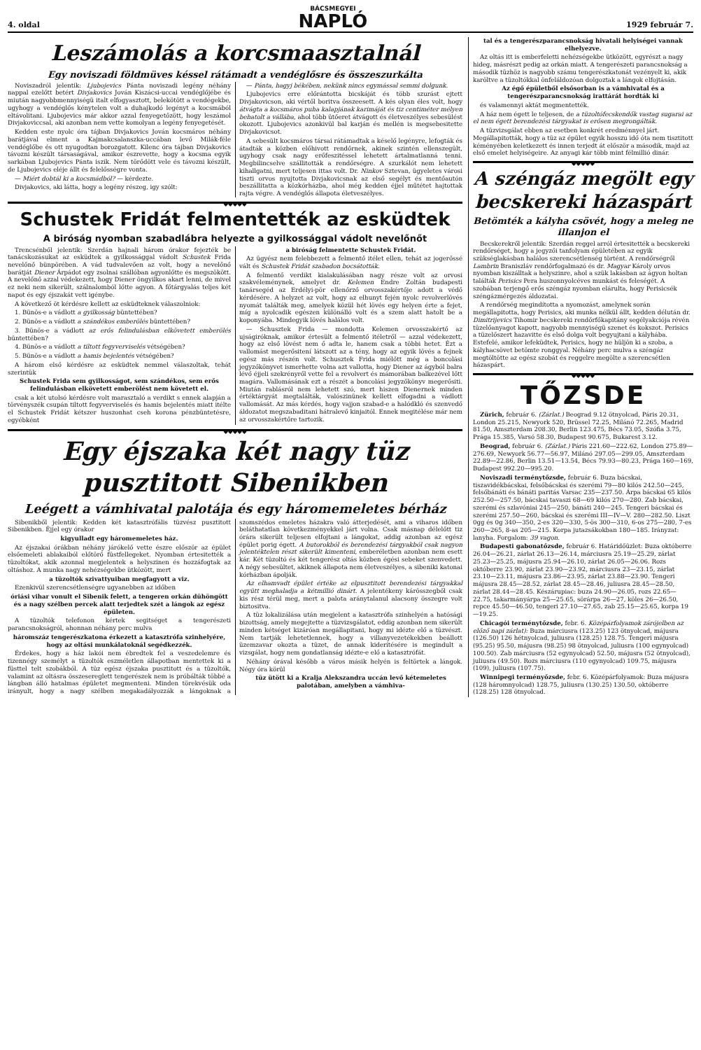4. oldal BÁCSMEGYEI
NAPLÓ 1929 február 7.
Leszámolás a korcsmaasztalnál
Egy noviszadi földmüves késsel rátámadt a vendéglősre és összeszurkálta
Noviszadról jelentik: Ljubojevics Pánta noviszadi legény néhány nappal ezelőtt betért Divjakovics Jován Kiszácsi-uccai vendéglőjébe és miután nagyobbmennyiségü italt elfogyasztott, belekötött a vendégekbe, ugyhogy a vendéglős kénytelen volt a duhajkodó legényt a kocsmából eltávolitani. Ljubojevics már akkor azzal fenyegetőzött, hogy leszámol Divjakoviccsal, aki azonban nem vette komolyan a legény fenyegetését.
Kedden este nyolc óra tájban Divjakovics Jován kocsmáros néhány barátjával elment a Kajmakcsalanszka-uccában levő Milák-féle vendéglőbe és ott nyugodtan borozgatott. Kilenc óra tájban Divjakovics távozni készült társaságával, amikor észrevette, hogy a kocsma egyik sarkában Ljubojevics Pánta iszik. Nem törődött vele és távozni készült, de Ljubojevics eléje állt és felelősségre vonta.
— Miért dobtál ki a kocsmádból? — kérdezte.
Divjakovics, aki látta, hogy a legény részeg, igy szólt:
— Pánta, hagyj békében, nekünk nincs egymással semmi dolgunk.
Ljubojevics erre előrántotta bicskáját és több szurást ejtett Divjakovicson, aki vértől boritva összeesett. A kés olyan éles volt, hogy átvágta a kocsmáros puha kalapjának karimáját és tiz centiméter mélyen behatolt a vállába, ahol több ütőeret átvágott és életveszélyes sebesülést okozott. Ljubojevics azonkivül bal karján és mellén is megsebesitette Divjakovicsot.
A sebesült kocsmáros társai rátámadtak a késelő legényre, lefogták és átadták a közben előhivott rendőrnek, akinek szintén ellenszegült, ugyhogy csak nagy erőfeszitéssel lehetett ártalmatlanná tenni. Megbilincselve szállitották a rendőrségre. A szurkálót nem lehetett kihallgatni, mert teljesen ittas volt. Dr. Ninkov Sztevan, ügyeletes városi tiszti orvos nyujtotta Divjakovicsnak az első segélyt és mentőautón beszállitatta a közkórházba, ahol még kedden éjjel műtétet hajtottak rajta végre. A vendéglős állapota életveszélyes.
◆◆◆◆◆
Schustek Fridát felmentették az esküdtek
A biróság nyomban szabadlábra helyezte a gyilkossággal vádolt nevelőnőt
Trencsénből jelentik: Szerdán hajnali három órakor fejezték be tanácskozásukat az esküdtek a gyilkossággal vádolt Schustek Frida nevelőnő bünpörében. A vád tudvalevően az volt, hogy a nevelőnő barátját Diener Árpádot egy zsolnai szállóban agyonlőtte és megszökött. A nevelőnő azzal védekezett, hogy Diener öngyilkos akart lenni, de mivel ez neki nem sikerült, szálnalomból lőtte agyon. A főtárgyalás teljes két napot és egy éjszakát vett igénybe.
A következő öt kérdésre kellett az esküdteknek válaszolniok:
1. Bünös-e a vádlott a gyilkosság büntettében?
2. Bünös-e a vádlott a szándékos emberölés büntettében?
3. Bünös-e a vádlott az erős felindulásban elkövetett emberölés büntettében?
4. Bünös-e a vádlott a tiltott fegyverviselés vétségében?
5. Bünös-e a vádlott a hamis bejelentés vétségében?
A három első kérdésre az esküdtek nemmel válaszoltak, tehát szerintük
Schustek Frida sem gyilkosságot, sem szándékos, sem erős felindulásban elkövetett emberölést nem követett el.
csak a két utolsó kérdésre volt marasztaló a verdikt s ennek alapján a törvényszék csupán tiltott fegyverviselés és hamis bejelentés miatt itélte el Schustek Fridát kétszer huszonhat cseh korona pénzbüntetésre, egyébként
a biróság felmentette Schustek Fridát.
Az ügyész nem felebbezett a felmentő itélet ellen, tehát az jogerőssé vált és Schustek Fridát szabadon bocsátották.
A felmentő verdikt kialakulásában nagy része volt az orvosi szakvéleménynek, amelyet dr. Kelemen Endre Zoltán budapesti tanársegéd az Erdélyi-pör ellenőrző orvosszakértője adott a védő kérdésére. A helyzet az volt, hogy az elhunyt fején nyolc revolverlövés nyomát találták meg, amelyek közül hét lövés egy helyen érte a fejet, míg a nyolcadik egészen különálló volt és a szem alatt hatolt be a koponyába. Mindegyik lövés halálos volt.
— Schusztek Frida — mondotta Kelemen orvosszakértő az ujságiróknak, amikor értesült a felmentő itéletről — azzal védekezett, hogy az első lövést nem ő adta le, hanem csak a többi hetet. Ézt a vallomást megerősitení látszott az a tény, hogy az egyik lövés a fejnek egész más részén volt. Schusztek Frida miélőtt még a boncolási jegyzőkönyvet ismerhette volna azt vallotta, hogy Diener az ágyból balra lévő éjjeli szekrényről vette fel a revolvert és mámorában balkezével lőtt magára. Vallomásának ezt a részét a boncolási jegyzőkönyv megerősiti. Miután rablásról nem lehetett szó, mert hiszen Dienernek minden értéktárgyát megtalálták, valószinünek kellett elfogadni a vádlott vallomását. Az más kérdés, hogy vajjon szabad-e a halódkló és szenvedő áldozatot megszabaditani hátralevő kinjaitól. Ennek megitélése már nem az orvosszakértőre tartozik.
◆◆◆◆◆
Egy éjszaka két nagy tüz pusztitott Sibenikben
Leégett a vámhivatal palotája és egy háromemeletes bérház
Sibenikből jelentik: Kedden két katasztrófális tüzvész pusztitott Sibenikben. Éjjel egy órakor
kigyulladt egy háromemeletes ház.
Az éjszakai órákban néhány járókelő vette észre először az épület elsőemeleti ablakaiból előtörő füstfellegeket. Nyomban értesitették a tüzoltókat, akik azonnal megjelentek a helyszinen és hozzáfogtak az oltáshoz. A munka nagy nehézségekbe ütközött, mert
a tüzoltók szivattyuiban megfagyott a viz.
Ezenkivül szerencsétlenségre ugyanebben az időben
óriási vihar vonult el Sibenik felett, a tengeren orkán dühöngött és a nagy szélben percek alatt terjedtek szét a lángok az egész épületen.
A tüzoltók telefonon kértek segitséget a tengerészeti parancsnokságról, ahonnan néhány perc mulva
háromszáz tengerészkatona érkezett a katasztrófa szinhelyére, hogy az oltási munkálatoknál segédkezzék.
Érdekes, hogy a ház lakói nem ébredtek fel a veszedelemre és tizennégy személyt a tüzoltók eszméletlen állapotban mentettek ki a füsttel telt szobákból. A tüz egész éjszaka pusztitott és a tüzoltók, valamint az oltásra összesereglett tengerészek nem is próbálták többé a lángban álló hatalmas épületet megmenteni. Minden törekvésük oda irányult, hogy a nagy szélben megakadályozzák a lángoknak a szomszédos emeletes házakra való átterjedését, ami a viharos időben beláthatatlan következményekkel járt volna. Csak másnap délelőtt tiz órára sikerült teljesen elfojtani a lángokat, addig azonban az egész épület porig égett. A butorokból és berendezési tárgyakból csak nagyon jelentéktelen részt sikerült kimenteni, emberéletben azonban nem esett kár. Két tüzoltó és két tengerész oltás közben égési sebeket szenvedett. A négy sebesültet, akiknek állapota nem életveszélyes, a sibeniki katonai kórházban ápolják.
Az elhamvadt épület értéke az elpusztitott berendezési tárgyakkal együtt meghaladja a kétmillió dinárt. A jelentékeny kárösszegből csak kis rész térül meg, mert a palota aránytalanul alacsony összegre volt biztositva.
A tüz lokalizálása után megjelent a katasztrófa szinhelyén a hatósági bizottság, amely megejtette a tüzvizsgálatot, eddig azonban nem sikerült minden kétséget kizáróan megállapitani, hogy mi idézte elő a tüzvészt. Nem tartják lehetetlennek, hogy a villanyvezetékekben beállott üzemzavar okozta a tüzet, de annak kiderítésére is megindult a vizsgálat, hogy nem gondatlanság idézte-e elő a katasztrófát.
Néhány órával később a város másik helyén is feltörtek a lángok. Négy óra körül
tüz ütött ki a Kralja Alekszandra uccán levő kétemeletes palotában, amelyben a vámhiva-
tal és a tengerészparancsnokság hivatali helyiségei vannak elhelyezve.
Az oltás itt is emberfeletti nehézségekbe ütközött, egyrészt a nagy hideg, másrészt pedig az orkán miatt. A tengerészeti parancsnokság a második tüzhöz is nagyobb számu tengerészkatonát vezényelt ki, akik karöltve a tüzoltókkal önfeláldozóan dolgoztak a lángok elfojtásán.
Az égő épületből elsősorban is a vámhivatal és a tengerészparancsnokság irattárát hordták ki
és valamennyi aktát megmentették.
A ház nem égett le teljesen, de a tüzoltófecskendők vastag sugarai az el nem égett berendezési tárgyakat is erősen megrongálták.
A tüzvizsgálat ebben az esetben konkrét eredménnyel járt. Megállapitották, hogy a tüz az épület egyik hosszu idő óta nem tisztitott kéményében keletkezett és innen terjedt át először a második, majd az első emelet helyiségeire. Az anyagi kár több mint félmillió dinár.
◆◆◆◆◆
A széngáz megölt egy becskereki házaspárt
Betömték a kályha csövét, hogy a meleg ne illanjon el
Becskerekről jelentik: Szerdán reggel arról értesitették a becskereki rendőrséget, hogy a jegyzői tanfolyam épületében az egyik szükséglakásban halálos szerencsétlenség történt. A rendőrségről Lambrin Braniszláv rendőrfogalmazó és dr. Magyar Károly orvos nyomban kiszálltak a helyszinre, ahol a szük lakásban az ágyon holtan találták Perisics Pera huszonnyolcéves munkást és feleségét. A szobában terjengő erős széngáz nyomban elárulta, hogy Perisicsék széngázmérgezés áldozatai.
A rendőrség megindította a nyomozást, amelynek során megállapitotta, hogy Perisics, aki munka nélkül állt, kedden délután dr. Dimitrijevics Tihomir becskereki rendőrfőkapitány segélyakciója révén tüzelőanyagot kapott, nagyobb mennyiségü szenet és kokszot. Perisics a tüzelőszert hazavitte és első dolga volt begyujtani a kályhába. Estefelé, amikor lefeküdtek, Perisics, hogy ne hüljön ki a szoba, a kályhacsövet betömte ronggyal. Néhány perc mulva a széngáz megtöltötte az egész szobát és reggelre megölte a szerencsétlen házaspárt.
◆◆◆◆◆
TŐZSDE
Zürich, február 6. (Zárlat.) Beograd 9.12 ötnyolcad, Páris 20.31, London 25.215, Newyork 520, Brüssel 72.25, Milánó 72.265, Madrid 81.50, Amszterdam 208.30, Berlin 123.475, Bécs 73.05, Szófia 3.75, Prága 15.385, Varsó 58.30, Budapest 90.675, Bukarest 3.12.
Beograd, február 6. (Zárlat.) Páris 221.60—222.62, London 275.89—276.69, Newyork 56.77—56.97, Milánó 297.05—299.05, Amszterdam 22.89—22.86, Berlin 13.51—13.54, Bécs 79.93—80.23, Prága 160—169, Budapest 992.20—995.20.
Noviszadi terménytőzsde, február 6. Buza bácskai, tiszavidékbácskai, felsőbácskai és szerémi 79—80 kilós 242.50—245, felsőbánáti és bánáti paritás Varsac 235—237.50. Árpa bácskai 65 kilós 252.50—257.50, bácskai tavaszi 68—69 kilós 270—280. Zab bácskai, szerémi és szlavóniai 245—250, bánáti 240—245. Tengeri bácskai és szerémi 257.50—260, bácskai és szerémi III—IV—V. 280—282.50. Liszt 0gg és 0g 340—350, 2-es 320—330, 5-ös 300—310, 6-os 275—280, 7-es 260—265, 8-as 205—215. Korpa jutazsákokban 180—185. Irányzat: lanyha. Forgalom: 39 vagon.
Budapesti gabonatőzsde, február 6. Határidőüzlet: Buza októberre 26.04—26.21, zárlat 26.13—26.14, márciusra 25.19—25.29, zárlat 25.23—25.25, májusra 25.94—26.10, zárlat 26.05—26.06. Rozs októberre 23.90, zárlat 23.90—23.92, márciusra 23—23.15, zárlat 23.10—23.11, májusra 23.86—23.95, zárlat 23.88—23.90. Tengeri májusra 28.45—28.52, zárlat 28.45—28.46, juliusra 28.45—28.50, zárlat 28.44—28.45. Készárupiac: buza 24.90—26.05, rozs 22.65—22.75, takarmányárpa 25—25.65, sörárpa 26—27, köles 26—26.50, repce 45.50—46.50, tengeri 27.10—27.65, zab 25.15—25.65, korpa 19—19.25.
Chicagói terménytőzsde, febr. 6. Középárfolyamok zárójelben az előző napi zárlat): Buza márciusra (123.25) 123 ötnyolcad, májusra (126.50) 126 hétnyolcad, juliusra (128.25) 128.75. Tengeri májusra (95.25) 95.50, májusra (98.25) 98 ötnyolcad, juliusra (100 egynyolcad) 100.50). Zab márciusra (52 egynyolcad) 52.50, májusra (52 ötnyolcad), juliusra (49.50). Rozs márciusra (110 egynyolcad) 109.75, májusra (109), juliusra (107.75).
Winnipegi terményőzsde, febr. 6. Középárfolyamok: Buza májusra (128 háromnyolcad) 128.75, juliusra (130.25) 130.50, októberre (128.25) 128 ötnyolcad.